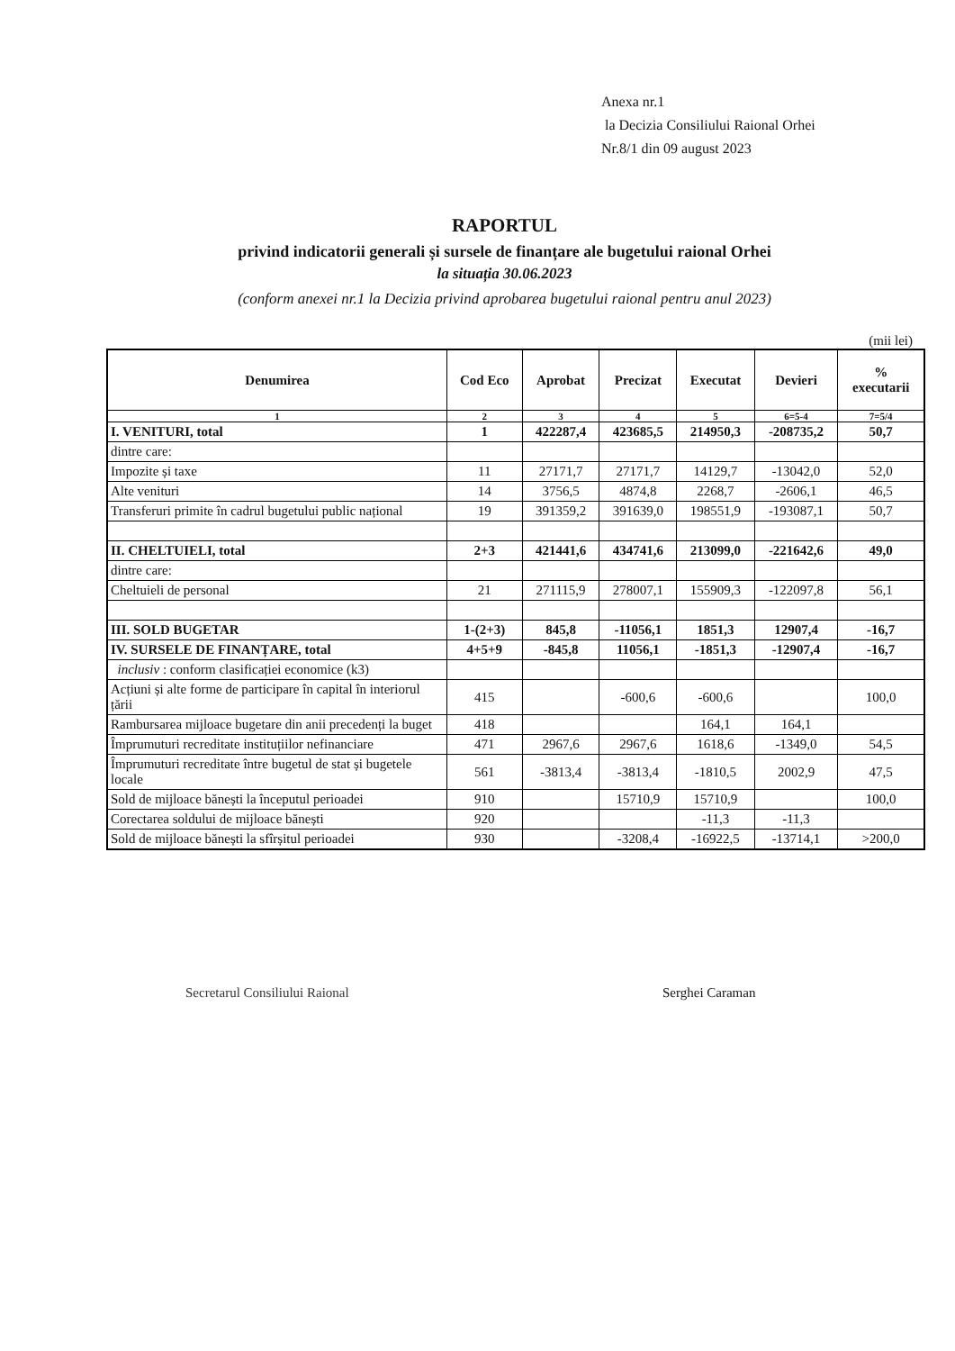Anexa nr.1
la Decizia Consiliului Raional Orhei
Nr.8/1 din 09 august 2023
RAPORTUL
privind indicatorii generali și sursele de finanțare ale bugetului raional Orhei
la situația 30.06.2023
(conform anexei nr.1 la Decizia privind aprobarea bugetului raional pentru anul 2023)
(mii lei)
| Denumirea | Cod Eco | Aprobat | Precizat | Executat | Devieri | % executarii |
| --- | --- | --- | --- | --- | --- | --- |
| 1 | 2 | 3 | 4 | 5 | 6=5-4 | 7=5/4 |
| I. VENITURI, total | 1 | 422287,4 | 423685,5 | 214950,3 | -208735,2 | 50,7 |
| dintre care: | | | | | | |
| Impozite și taxe | 11 | 27171,7 | 27171,7 | 14129,7 | -13042,0 | 52,0 |
| Alte venituri | 14 | 3756,5 | 4874,8 | 2268,7 | -2606,1 | 46,5 |
| Transferuri primite în cadrul bugetului public național | 19 | 391359,2 | 391639,0 | 198551,9 | -193087,1 | 50,7 |
| II. CHELTUIELI, total | 2+3 | 421441,6 | 434741,6 | 213099,0 | -221642,6 | 49,0 |
| dintre care: | | | | | | |
| Cheltuieli de personal | 21 | 271115,9 | 278007,1 | 155909,3 | -122097,8 | 56,1 |
| III. SOLD BUGETAR | 1-(2+3) | 845,8 | -11056,1 | 1851,3 | 12907,4 | -16,7 |
| IV. SURSELE DE FINANȚARE, total | 4+5+9 | -845,8 | 11056,1 | -1851,3 | -12907,4 | -16,7 |
| inclusiv : conform clasificației economice (k3) | | | | | | |
| Acțiuni și alte forme de participare în capital în interiorul țării | 415 | | -600,6 | -600,6 | | 100,0 |
| Rambursarea mijloace bugetare din anii precedenți la buget | 418 | | | 164,1 | 164,1 | |
| Împrumuturi recreditate instituțiilor nefinanciare | 471 | 2967,6 | 2967,6 | 1618,6 | -1349,0 | 54,5 |
| Împrumuturi recreditate între bugetul de stat și bugetele locale | 561 | -3813,4 | -3813,4 | -1810,5 | 2002,9 | 47,5 |
| Sold de mijloace bănești la începutul perioadei | 910 | | 15710,9 | 15710,9 | | 100,0 |
| Corectarea soldului de mijloace bănești | 920 | | | -11,3 | -11,3 | |
| Sold de mijloace bănești la sfîrșitul perioadei | 930 | | -3208,4 | -16922,5 | -13714,1 | >200,0 |
Secretarul Consiliului Raional Serghei Caraman